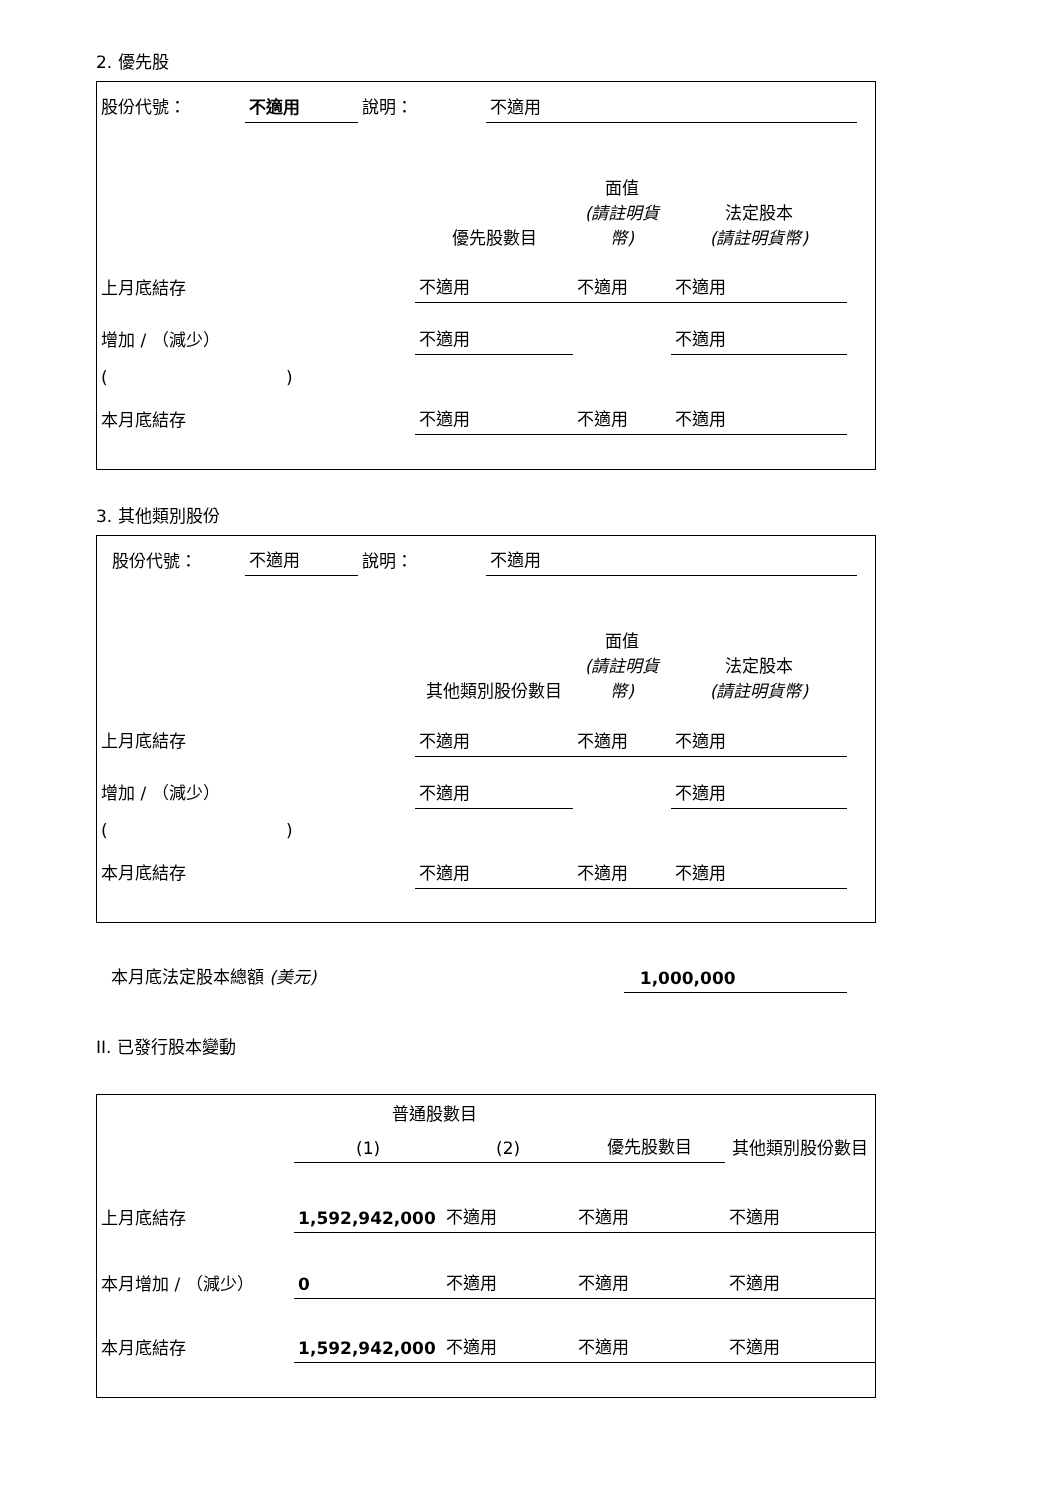2. 優先股
| 股份代號： | 不適用 | 說明： | 不適用 | |
| | 優先股數目 | 面值 (請註明貨幣) | 法定股本 (請註明貨幣) | |
| 上月底結存 | 不適用 | 不適用 | 不適用 | |
| 增加 / （減少） | 不適用 | | 不適用 | |
| ( ) | | | | |
| 本月底結存 | 不適用 | 不適用 | 不適用 | |
3. 其他類別股份
| 股份代號： | 不適用 | 說明： | 不適用 | |
| | 其他類別股份數目 | 面值 (請註明貨幣) | 法定股本 (請註明貨幣) | |
| 上月底結存 | 不適用 | 不適用 | 不適用 | |
| 增加 / （減少） | 不適用 | | 不適用 | |
| ( ) | | | | |
| 本月底結存 | 不適用 | 不適用 | 不適用 | |
| 本月底法定股本總額 (美元) | 1,000,000 | |
II. 已發行股本變動
| | 普通股數目 | | | 其他類別股份數目 |
| | (1) | (2) | 優先股數目 | |
| 上月底結存 | 1,592,942,000 | 不適用 | 不適用 | 不適用 |
| 本月增加 / （減少） | 0 | 不適用 | 不適用 | 不適用 |
| 本月底結存 | 1,592,942,000 | 不適用 | 不適用 | 不適用 |